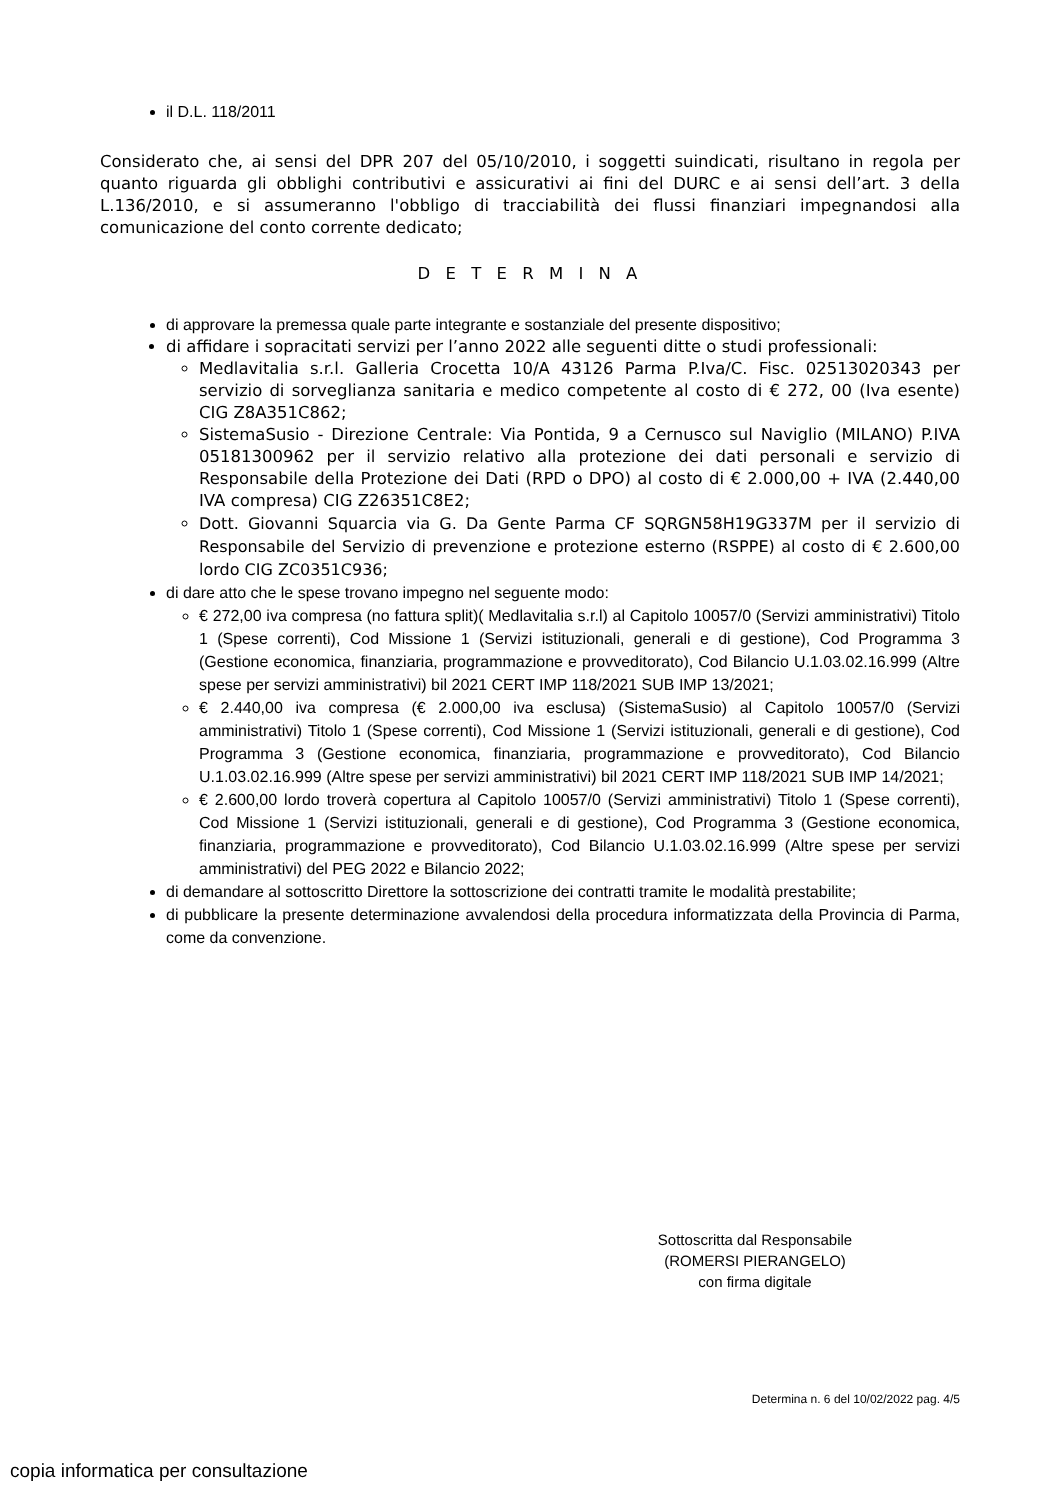il D.L. 118/2011
Considerato che, ai sensi del DPR 207 del 05/10/2010, i soggetti suindicati, risultano in regola per quanto riguarda gli obblighi contributivi e assicurativi ai fini del DURC e ai sensi dell’art. 3 della L.136/2010, e si assumeranno l'obbligo di tracciabilità dei flussi finanziari impegnandosi alla comunicazione del conto corrente dedicato;
D E T E R M I N A
di approvare la premessa quale parte integrante e sostanziale del presente dispositivo;
di affidare i sopracitati servizi per l’anno 2022 alle seguenti ditte o studi professionali:
Medlavitalia s.r.l. Galleria Crocetta 10/A 43126 Parma P.Iva/C. Fisc. 02513020343 per servizio di sorveglianza sanitaria e medico competente al costo di € 272, 00 (Iva esente) CIG Z8A351C862;
SistemaSusio - Direzione Centrale: Via Pontida, 9 a Cernusco sul Naviglio (MILANO) P.IVA 05181300962 per il servizio relativo alla protezione dei dati personali e servizio di Responsabile della Protezione dei Dati (RPD o DPO) al costo di € 2.000,00 + IVA (2.440,00 IVA compresa) CIG Z26351C8E2;
Dott. Giovanni Squarcia via G. Da Gente Parma CF SQRGN58H19G337M per il servizio di Responsabile del Servizio di prevenzione e protezione esterno (RSPPE) al costo di € 2.600,00 lordo CIG ZC0351C936;
di dare atto che le spese trovano impegno nel seguente modo:
€ 272,00 iva compresa (no fattura split)( Medlavitalia s.r.l) al Capitolo 10057/0 (Servizi amministrativi) Titolo 1 (Spese correnti), Cod Missione 1 (Servizi istituzionali, generali e di gestione), Cod Programma 3 (Gestione economica, finanziaria, programmazione e provveditorato), Cod Bilancio U.1.03.02.16.999 (Altre spese per servizi amministrativi) bil 2021 CERT IMP 118/2021 SUB IMP 13/2021;
€ 2.440,00 iva compresa (€ 2.000,00 iva esclusa) (SistemaSusio) al Capitolo 10057/0 (Servizi amministrativi) Titolo 1 (Spese correnti), Cod Missione 1 (Servizi istituzionali, generali e di gestione), Cod Programma 3 (Gestione economica, finanziaria, programmazione e provveditorato), Cod Bilancio U.1.03.02.16.999 (Altre spese per servizi amministrativi) bil 2021 CERT IMP 118/2021 SUB IMP 14/2021;
€ 2.600,00 lordo troverà copertura al Capitolo 10057/0 (Servizi amministrativi) Titolo 1 (Spese correnti), Cod Missione 1 (Servizi istituzionali, generali e di gestione), Cod Programma 3 (Gestione economica, finanziaria, programmazione e provveditorato), Cod Bilancio U.1.03.02.16.999 (Altre spese per servizi amministrativi) del PEG 2022 e Bilancio 2022;
di demandare al sottoscritto Direttore la sottoscrizione dei contratti tramite le modalità prestabilite;
di pubblicare la presente determinazione avvalendosi della procedura informatizzata della Provincia di Parma, come da convenzione.
Sottoscritta dal Responsabile
(ROMERSI PIERANGELO)
con firma digitale
Determina n. 6 del 10/02/2022 pag. 4/5
copia informatica per consultazione